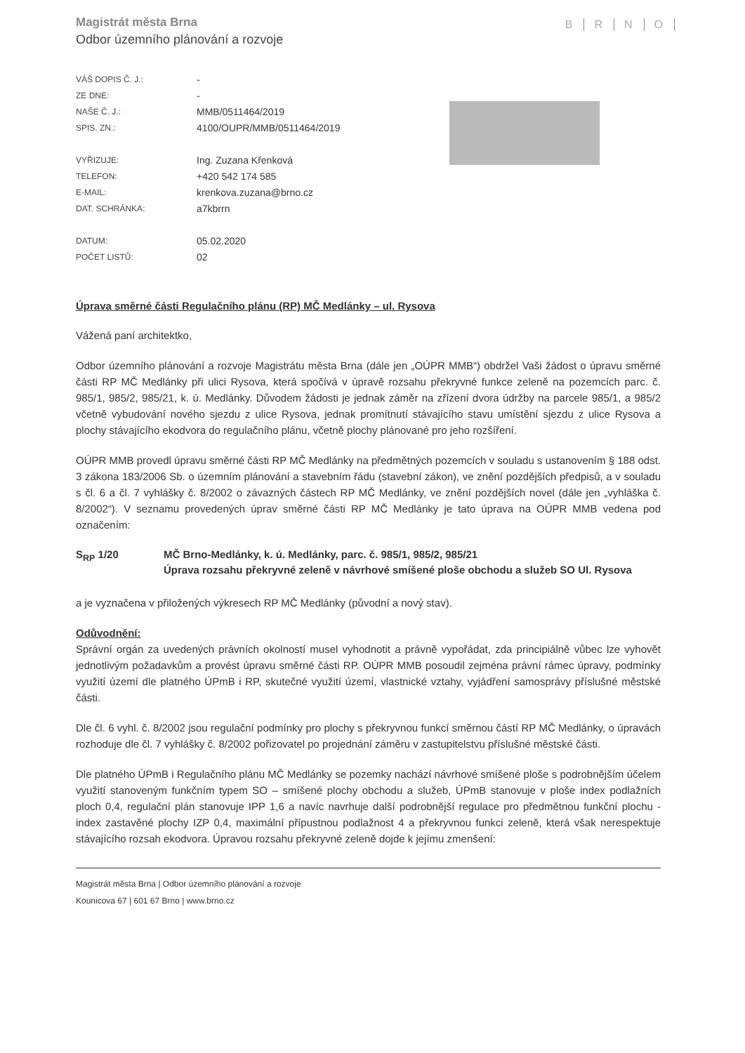Magistrát města Brna
Odbor územního plánování a rozvoje
BRNO
| VÁŠ DOPIS Č. J.: | - |
| ZE DNE: | - |
| NAŠE Č. J.: | MMB/0511464/2019 |
| SPIS. ZN.: | 4100/OUPR/MMB/0511464/2019 |
| VYŘIZUJE: | Ing. Zuzana Křenková |
| TELEFON: | +420 542 174 585 |
| E-MAIL: | krenkova.zuzana@brno.cz |
| DAT. SCHRÁNKA: | a7kbrrn |
| DATUM: | 05.02.2020 |
| POČET LISTŮ: | 02 |
Úprava směrné části Regulačního plánu (RP) MČ Medlánky – ul. Rysova
Vážená paní architektko,
Odbor územního plánování a rozvoje Magistrátu města Brna (dále jen „OÚPR MMB“) obdržel Vaši žádost o úpravu směrné části RP MČ Medlánky při ulici Rysova, která spočívá v úpravě rozsahu překryvné funkce zeleně na pozemcích parc. č. 985/1, 985/2, 985/21, k. ú. Medlánky. Důvodem žádosti je jednak záměr na zřízení dvora údržby na parcele 985/1, a 985/2 včetně vybudování nového sjezdu z ulice Rysova, jednak promítnutí stávajícího stavu umístění sjezdu z ulice Rysova a plochy stávajícího ekodvora do regulačního plánu, včetně plochy plánované pro jeho rozšíření.
OÚPR MMB provedl úpravu směrné části RP MČ Medlánky na předmětných pozemcích v souladu s ustanovením § 188 odst. 3 zákona 183/2006 Sb. o územním plánování a stavebním řádu (stavební zákon), ve znění pozdějších předpisů, a v souladu s čl. 6 a čl. 7 vyhlášky č. 8/2002 o závazných částech RP MČ Medlánky, ve znění pozdějších novel (dále jen „vyhláška č. 8/2002“). V seznamu provedených úprav směrné části RP MČ Medlánky je tato úprava na OÚPR MMB vedena pod označením:
S<sub>RP</sub> 1/20 MČ Brno-Medlánky, k. ú. Medlánky, parc. č. 985/1, 985/2, 985/21
Úprava rozsahu překryvné zeleně v návrhové smíšené ploše obchodu a služeb SO Ul. Rysova
a je vyznačena v přiložených výkresech RP MČ Medlánky (původní a nový stav).
Odůvodnění:
Správní orgán za uvedených právních okolností musel vyhodnotit a právně vypořádat, zda principiálně vůbec lze vyhovět jednotlivým požadavkům a provést úpravu směrné části RP. OÚPR MMB posoudil zejména právní rámec úpravy, podmínky využití území dle platného ÚPmB i RP, skutečné využití území, vlastnické vztahy, vyjádření samosprávy příslušné městské části.
Dle čl. 6 vyhl. č. 8/2002 jsou regulační podmínky pro plochy s překryvnou funkcí směrnou částí RP MČ Medlánky, o úpravách rozhoduje dle čl. 7 vyhlášky č. 8/2002 pořizovatel po projednání záměru v zastupitelstvu příslušné městské části.
Dle platného ÚPmB i Regulačního plánu MČ Medlánky se pozemky nachází návrhové smíšené ploše s podrobnějším účelem využití stanoveným funkčním typem SO – smíšené plochy obchodu a služeb, ÚPmB stanovuje v ploše index podlažních ploch 0,4, regulační plán stanovuje IPP 1,6 a navíc navrhuje další podrobnější regulace pro předmětnou funkční plochu - index zastavěné plochy IZP 0,4, maximální přípustnou podlažnost 4 a překryvnou funkci zeleně, která však nerespektuje stávajícího rozsah ekodvora. Úpravou rozsahu překryvné zeleně dojde k jejímu zmenšení:
Magistrát města Brna | Odbor územního plánování a rozvoje
Kounicova 67 | 601 67 Brno | www.brno.cz